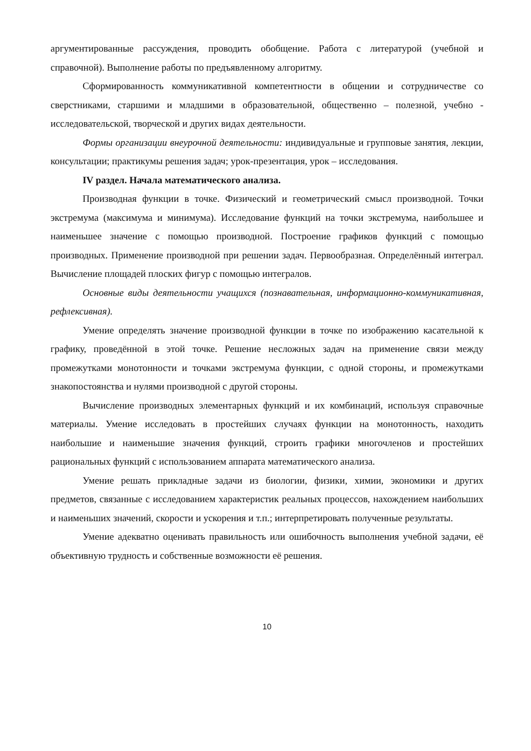аргументированные рассуждения, проводить обобщение. Работа с литературой (учебной и справочной). Выполнение работы по предъявленному алгоритму.
Сформированность коммуникативной компетентности в общении и сотрудничестве со сверстниками, старшими и младшими в образовательной, общественно – полезной, учебно - исследовательской, творческой и других видах деятельности.
Формы организации внеурочной деятельности: индивидуальные и групповые занятия, лекции, консультации; практикумы решения задач; урок-презентация, урок – исследования.
IV раздел. Начала математического анализа.
Производная функции в точке. Физический и геометрический смысл производной. Точки экстремума (максимума и минимума). Исследование функций на точки экстремума, наибольшее и наименьшее значение с помощью производной. Построение графиков функций с помощью производных. Применение производной при решении задач. Первообразная. Определённый интеграл. Вычисление площадей плоских фигур с помощью интегралов.
Основные виды деятельности учащихся (познавательная, информационно-коммуникативная, рефлексивная).
Умение определять значение производной функции в точке по изображению касательной к графику, проведённой в этой точке. Решение несложных задач на применение связи между промежутками монотонности и точками экстремума функции, с одной стороны, и промежутками знакопостоянства и нулями производной с другой стороны.
Вычисление производных элементарных функций и их комбинаций, используя справочные материалы. Умение исследовать в простейших случаях функции на монотонность, находить наибольшие и наименьшие значения функций, строить графики многочленов и простейших рациональных функций с использованием аппарата математического анализа.
Умение решать прикладные задачи из биологии, физики, химии, экономики и других предметов, связанные с исследованием характеристик реальных процессов, нахождением наибольших и наименьших значений, скорости и ускорения и т.п.; интерпретировать полученные результаты.
Умение адекватно оценивать правильность или ошибочность выполнения учебной задачи, её объективную трудность и собственные возможности её решения.
10